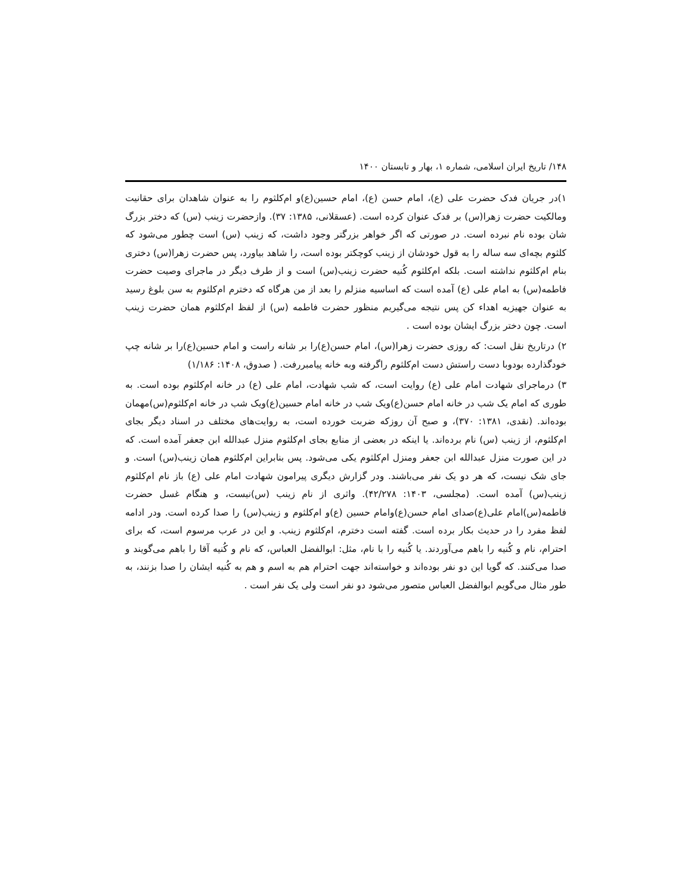۱۴۸/ تاریخ ایران اسلامی، شماره ۱، بهار و تابستان ۱۴۰۰
۱)در جریان فدک حضرت علی (ع)، امام حسن (ع)، امام حسین(ع)و ام‌کلثوم را به عنوان شاهدان برای حقانیت ومالکیت حضرت زهرا(س) بر فدک عنوان کرده است. (عسقلانی، ۱۳۸۵: ۳۷). وازحضرت زینب (س) که دختر بزرگ شان بوده نام نبرده است. در صورتی که اگر خواهر بزرگتر وجود داشت، که زینب (س) است چطور می‌شود که کلثوم بچه‌ای سه ساله را به قول خودشان از زینب کوچکتر بوده است، را شاهد بیاورد، پس حضرت زهرا(س) دختری بنام ام‌کلثوم نداشته است. بلکه ام‌کلثوم کُنیه حضرت زینب(س) است و از طرف دیگر در ماجرای وصیت حضرت فاطمه(س) به امام علی (ع) آمده است که اساسیه منزلم را بعد از من هرگاه که دخترم ام‌کلثوم به سن بلوغ رسید به عنوان جهیزیه اهداء کن پس نتیجه می‌گیریم منظور حضرت فاطمه (س) از لفظ ام‌کلثوم همان حضرت زینب است. چون دختر بزرگ ایشان بوده است .
۲) درتاریخ نقل است: که روزی حضرت زهرا(س)، امام حسن(ع)را بر شانه راست و امام حسین(ع)را بر شانه چپ خودگذارده بودوبا دست راستش دست ام‌کلثوم راگرفته وبه خانه پیامبررفت. ( صدوق، ۱۴۰۸: ۱/۱۸۶)
۳) درماجرای شهادت امام علی (ع) روایت است، که شب شهادت، امام علی (ع) در خانه ام‌کلثوم بوده است. به طوری که امام یک شب در خانه امام حسن(ع)ویک شب در خانه امام حسین(ع)ویک شب در خانه ام‌کلثوم(س)مهمان بوده‌اند. (نقدی، ۱۳۸۱: ۳۷۰)، و صبح آن روزکه ضربت خورده است، به روایت‌های مختلف در اسناد دیگر بجای ام‌کلثوم، از زینب (س) نام برده‌اند. یا اینکه در بعضی از منابع بجای ام‌کلثوم منزل عبدالله ابن جعفر آمده است. که در این صورت منزل عبدالله ابن جعفر ومنزل ام‌کلثوم یکی می‌شود. پس بنابراین ام‌کلثوم همان زینب(س) است. و جای شک نیست، که هر دو یک نفر می‌باشند. ودر گزارش دیگری پیرامون شهادت امام علی (ع) باز نام ام‌کلثوم زینب(س) آمده است. (مجلسی، ۱۴۰۳: ۴۲/۲۷۸). واثری از نام زینب (س)نیست، و هنگام غسل حضرت فاطمه(س)امام علی(ع)صدای امام حسن(ع)وامام حسین (ع)و ام‌کلثوم و زینب(س) را صدا کرده است. ودر ادامه لفظ مفرد را در حدیث بکار برده است. گفته است دخترم، ام‌کلثوم زینب. و این در عرب مرسوم است، که برای احترام، نام و کُنیه را باهم می‌آوردند. یا کُنیه را با نام، مثل: ابوالفضل العباس، که نام و کُنیه آقا را باهم می‌گویند و صدا می‌کنند. که گویا این دو نفر بوده‌اند و خواسته‌اند جهت احترام هم به اسم و هم به کُنیه ایشان را صدا بزنند، به طور مثال می‌گویم ابوالفضل العباس متصور می‌شود دو نفر است ولی یک نفر است .